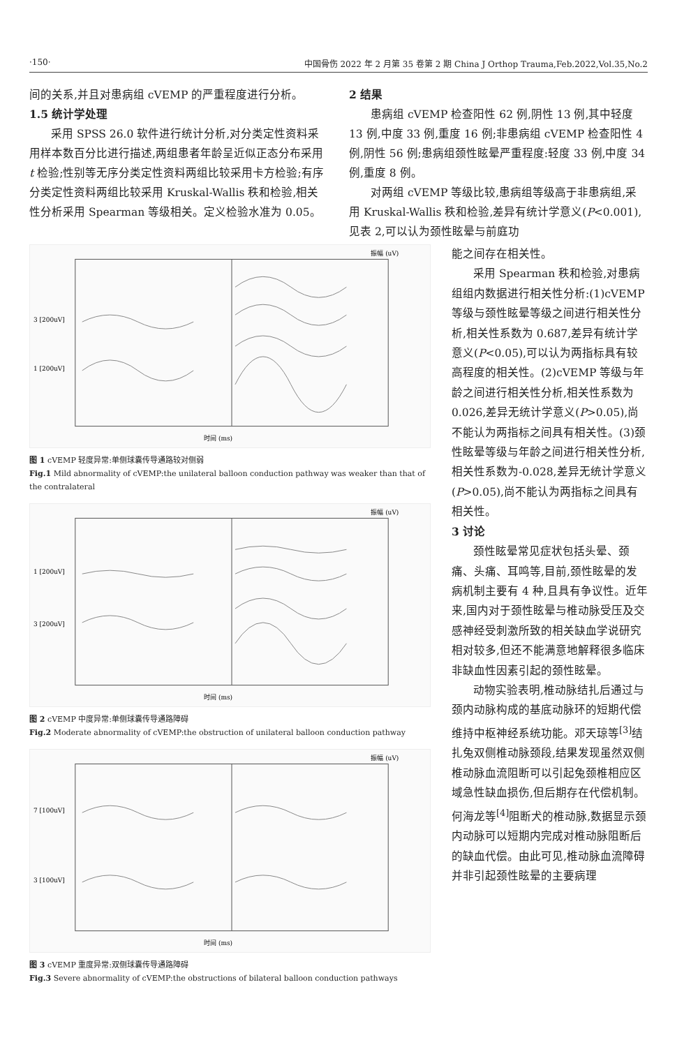·150· 中国骨伤 2022 年 2 月第 35 卷第 2 期 China J Orthop Trauma,Feb.2022,Vol.35,No.2
间的关系,并且对患病组 cVEMP 的严重程度进行分析。
1.5 统计学处理
采用 SPSS 26.0 软件进行统计分析,对分类定性资料采用样本数百分比进行描述,两组患者年龄呈近似正态分布采用 t 检验;性别等无序分类定性资料两组比较采用卡方检验;有序分类定性资料两组比较采用 Kruskal-Wallis 秩和检验,相关性分析采用 Spearman 等级相关。定义检验水准为 0.05。
2 结果
患病组 cVEMP 检查阳性 62 例,阴性 13 例,其中轻度 13 例,中度 33 例,重度 16 例;非患病组 cVEMP 检查阳性 4 例,阴性 56 例;患病组颈性眩晕严重程度:轻度 33 例,中度 34 例,重度 8 例。
对两组 cVEMP 等级比较,患病组等级高于非患病组,采用 Kruskal-Wallis 秩和检验,差异有统计学意义(P<0.001),见表 2,可以认为颈性眩晕与前庭功
振幅 (uV)
3 [200uV]
1 [200uV]
时间 (ms)
图 1 cVEMP 轻度异常:单侧球囊传导通路较对侧弱
Fig.1 Mild abnormality of cVEMP:the unilateral balloon conduction pathway was weaker than that of the contralateral
振幅 (uV)
1 [200uV]
3 [200uV]
时间 (ms)
图 2 cVEMP 中度异常:单侧球囊传导通路障碍
Fig.2 Moderate abnormality of cVEMP:the obstruction of unilateral balloon conduction pathway
振幅 (uV)
7 [100uV]
3 [100uV]
时间 (ms)
图 3 cVEMP 重度异常:双侧球囊传导通路障碍
Fig.3 Severe abnormality of cVEMP:the obstructions of bilateral balloon conduction pathways
能之间存在相关性。
采用 Spearman 秩和检验,对患病组组内数据进行相关性分析:(1)cVEMP 等级与颈性眩晕等级之间进行相关性分析,相关性系数为 0.687,差异有统计学意义(P<0.05),可以认为两指标具有较高程度的相关性。(2)cVEMP 等级与年龄之间进行相关性分析,相关性系数为 0.026,差异无统计学意义(P>0.05),尚不能认为两指标之间具有相关性。(3)颈性眩晕等级与年龄之间进行相关性分析,相关性系数为-0.028,差异无统计学意义(P>0.05),尚不能认为两指标之间具有相关性。
3 讨论
颈性眩晕常见症状包括头晕、颈痛、头痛、耳鸣等,目前,颈性眩晕的发病机制主要有 4 种,且具有争议性。近年来,国内对于颈性眩晕与椎动脉受压及交感神经受刺激所致的相关缺血学说研究相对较多,但还不能满意地解释很多临床非缺血性因素引起的颈性眩晕。
动物实验表明,椎动脉结扎后通过与颈内动脉构成的基底动脉环的短期代偿维持中枢神经系统功能。邓天琼等<sup>[3]</sup>结扎兔双侧椎动脉颈段,结果发现虽然双侧椎动脉血流阻断可以引起兔颈椎相应区域急性缺血损伤,但后期存在代偿机制。何海龙等<sup>[4]</sup>阻断犬的椎动脉,数据显示颈内动脉可以短期内完成对椎动脉阻断后的缺血代偿。由此可见,椎动脉血流障碍并非引起颈性眩晕的主要病理